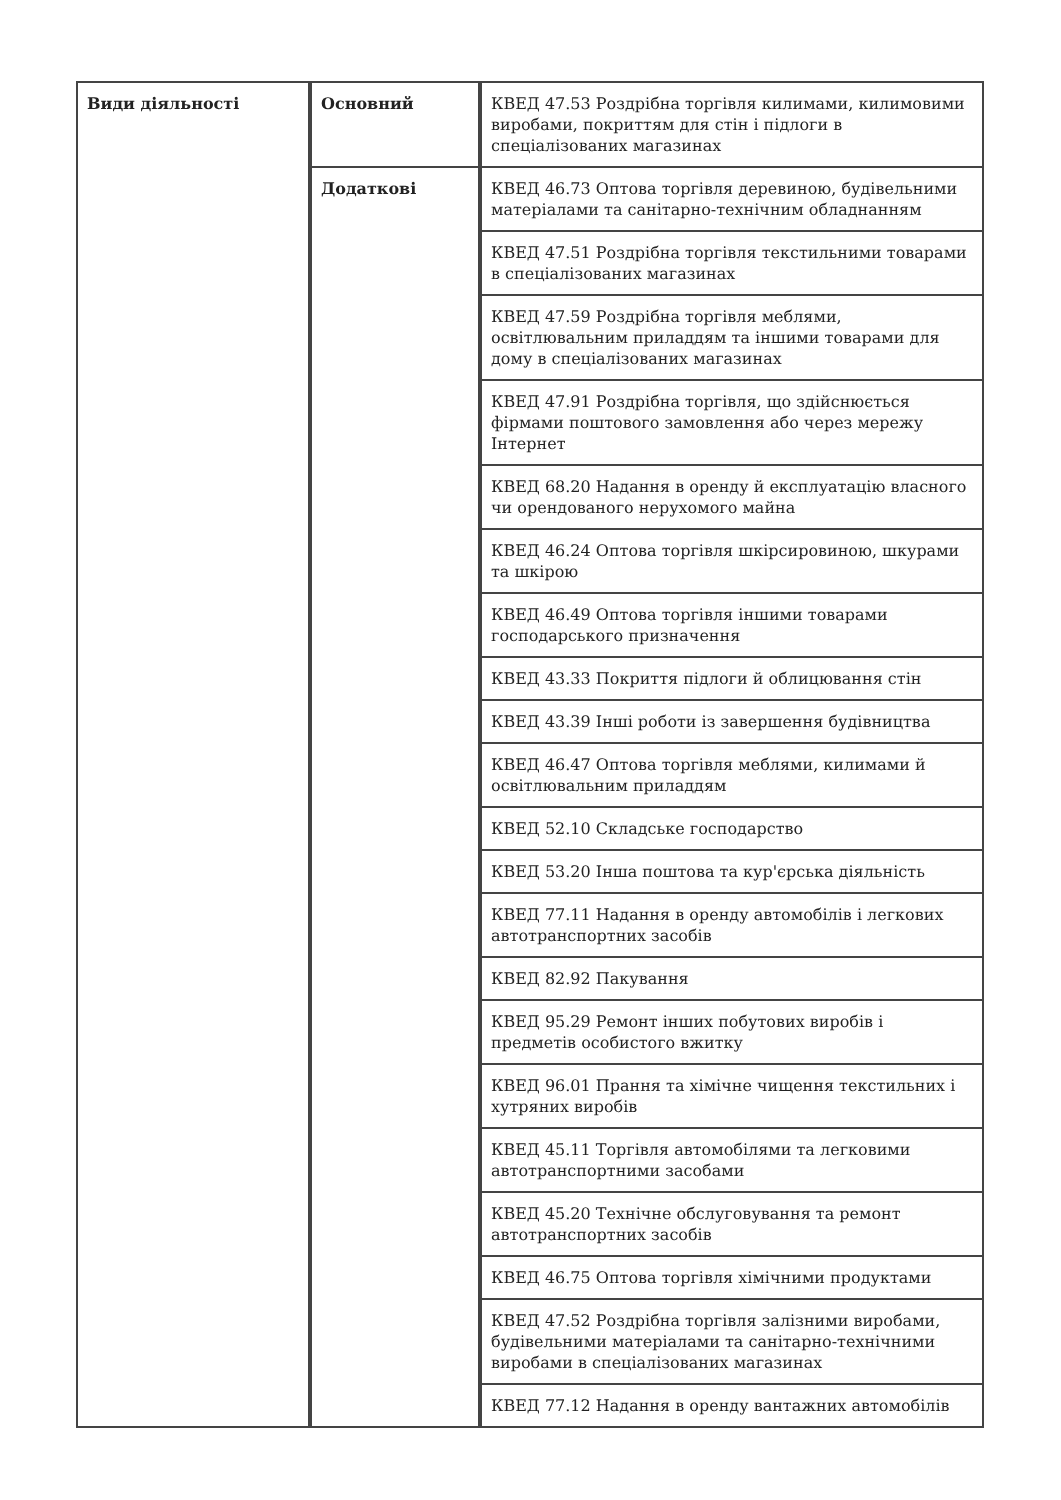| Види діяльності | Основний | КВЕД 47.53 Роздрібна торгівля килимами, килимовими виробами, покриттям для стін і підлоги в спеціалізованих магазинах |
| | Додаткові | КВЕД 46.73 Оптова торгівля деревиною, будівельними матеріалами та санітарно-технічним обладнанням |
| | | КВЕД 47.51 Роздрібна торгівля текстильними товарами в спеціалізованих магазинах |
| | | КВЕД 47.59 Роздрібна торгівля меблями, освітлювальним приладдям та іншими товарами для дому в спеціалізованих магазинах |
| | | КВЕД 47.91 Роздрібна торгівля, що здійснюється фірмами поштового замовлення або через мережу Інтернет |
| | | КВЕД 68.20 Надання в оренду й експлуатацію власного чи орендованого нерухомого майна |
| | | КВЕД 46.24 Оптова торгівля шкірсировиною, шкурами та шкірою |
| | | КВЕД 46.49 Оптова торгівля іншими товарами господарського призначення |
| | | КВЕД 43.33 Покриття підлоги й облицювання стін |
| | | КВЕД 43.39 Інші роботи із завершення будівництва |
| | | КВЕД 46.47 Оптова торгівля меблями, килимами й освітлювальним приладдям |
| | | КВЕД 52.10 Складське господарство |
| | | КВЕД 53.20 Інша поштова та кур'єрська діяльність |
| | | КВЕД 77.11 Надання в оренду автомобілів і легкових автотранспортних засобів |
| | | КВЕД 82.92 Пакування |
| | | КВЕД 95.29 Ремонт інших побутових виробів і предметів особистого вжитку |
| | | КВЕД 96.01 Прання та хімічне чищення текстильних і хутряних виробів |
| | | КВЕД 45.11 Торгівля автомобілями та легковими автотранспортними засобами |
| | | КВЕД 45.20 Технічне обслуговування та ремонт автотранспортних засобів |
| | | КВЕД 46.75 Оптова торгівля хімічними продуктами |
| | | КВЕД 47.52 Роздрібна торгівля залізними виробами, будівельними матеріалами та санітарно-технічними виробами в спеціалізованих магазинах |
| | | КВЕД 77.12 Надання в оренду вантажних автомобілів |